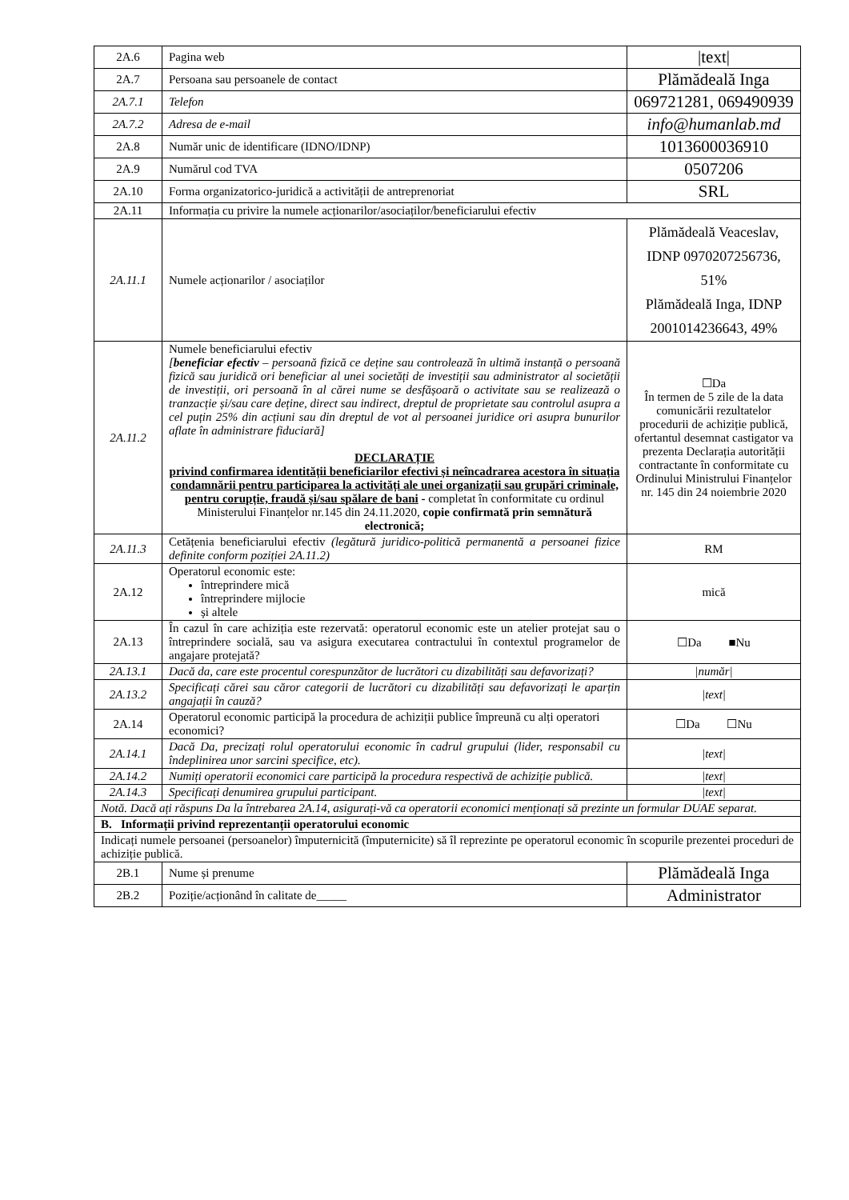| 2A.6 | Pagina web | /text/ |
| 2A.7 | Persoana sau persoanele de contact | Plămădeală Inga |
| 2A.7.1 | Telefon | 069721281, 069490939 |
| 2A.7.2 | Adresa de e-mail | info@humanlab.md |
| 2A.8 | Număr unic de identificare (IDNO/IDNP) | 1013600036910 |
| 2A.9 | Numărul cod TVA | 0507206 |
| 2A.10 | Forma organizatorico-juridică a activității de antreprenoriat | SRL |
| 2A.11 | Informația cu privire la numele acționarilor/asociaților/beneficiarului efectiv | |
| 2A.11.1 | Numele acționarilor / asociaților | Plămădeală Veaceslav, IDNP 0970207256736, 51% Plămădeală Inga, IDNP 2001014236643, 49% |
| 2A.11.2 | Numele beneficiarului efectiv [ beneficiar efectiv – persoană fizică ce deține sau controlează în ultimă instanță o persoană fizică sau juridică ori beneficiar al unei societăți de investiții sau administrator al societății de investiții, ori persoană în al cărei nume se desfășoară o activitate sau se realizează o tranzacție și/sau care deține, direct sau indirect, dreptul de proprietate sau controlul asupra a cel puțin 25% din acțiuni sau din dreptul de vot al persoanei juridice ori asupra bunurilor aflate în administrare fiduciară] DECLARAȚIE privind confirmarea identității beneficiarilor efectivi și neîncadrarea acestora în situația condamnării pentru participarea la activități ale unei organizații sau grupări criminale, pentru corupție, fraudă și/sau spălare de bani - completat în conformitate cu ordinul Ministerului Finanțelor nr.145 din 24.11.2020, copie confirmată prin semnătură electronică; | ☐Da În termen de 5 zile de la data comunicării rezultatelor procedurii de achiziție publică, ofertantul desemnat castigator va prezenta Declarația autorității contractante în conformitate cu Ordinului Ministrului Finanțelor nr. 145 din 24 noiembrie 2020 |
| 2A.11.3 | Cetățenia beneficiarului efectiv (legătură juridico-politică permanentă a persoanei fizice definite conform poziției 2A.11.2) | RM |
| 2A.12 | Operatorul economic este: întreprindere mică întreprindere mijlocie și altele | mică |
| 2A.13 | În cazul în care achiziția este rezervată: operatorul economic este un atelier protejat sau o întreprindere socială, sau va asigura executarea contractului în contextul programelor de angajare protejată? | ☐Da ■Nu |
| 2A.13.1 | Dacă da, care este procentul corespunzător de lucrători cu dizabilități sau defavorizați? | /număr/ |
| 2A.13.2 | Specificați cărei sau căror categorii de lucrători cu dizabilități sau defavorizați le aparțin angajații în cauză? | /text/ |
| 2A.14 | Operatorul economic participă la procedura de achiziții publice împreună cu alți operatori economici? | ☐Da ☐Nu |
| 2A.14.1 | Dacă Da, precizați rolul operatorului economic în cadrul grupului (lider, responsabil cu îndeplinirea unor sarcini specifice, etc). | /text/ |
| 2A.14.2 | Numiți operatorii economici care participă la procedura respectivă de achiziție publică. | /text/ |
| 2A.14.3 | Specificați denumirea grupului participant. | /text/ |
| Notă. Dacă ați răspuns Da la întrebarea 2A.14, asigurați-vă ca operatorii economici menționați să prezinte un formular DUAE separat. | | |
| B. Informații privind reprezentanții operatorului economic | | |
| Indicați numele persoanei (persoanelor) împuternicită (împuternicite) să îl reprezinte pe operatorul economic în scopurile prezentei proceduri de achiziție publică. | | |
| 2B.1 | Nume și prenume | Plămădeală Inga |
| 2B.2 | Poziție/acționând în calitate de_____ | Administrator |